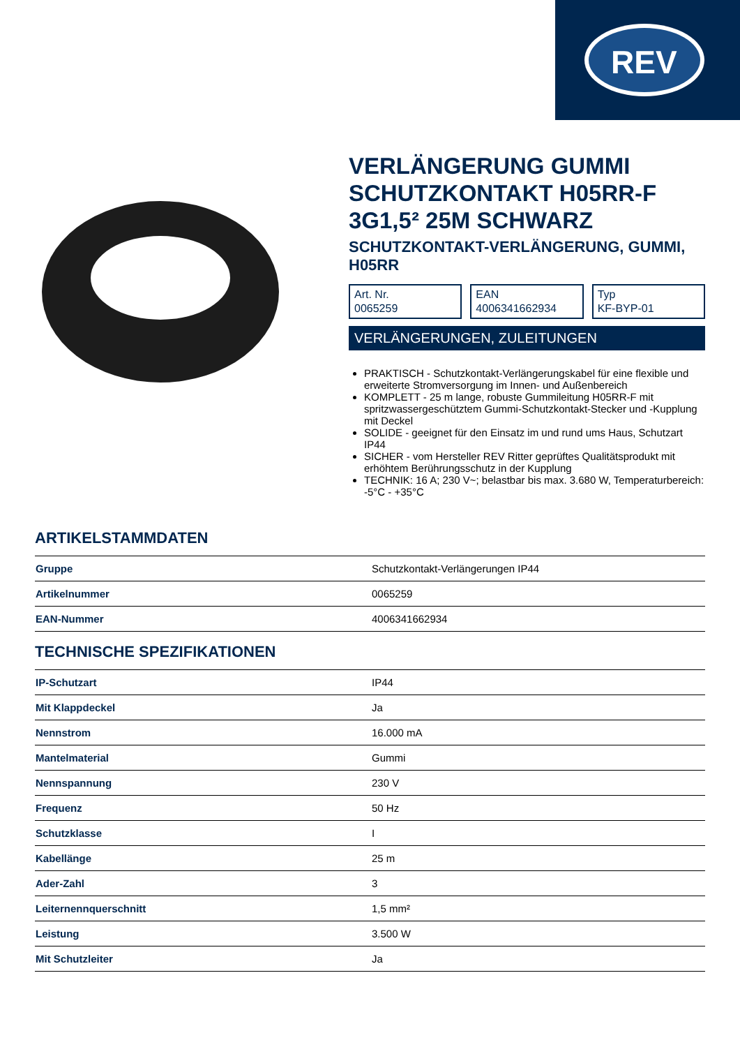REV
VERLÄNGERUNG GUMMI SCHUTZKONTAKT H05RR-F 3G1,5² 25M SCHWARZ
SCHUTZKONTAKT-VERLÄNGERUNG, GUMMI, H05RR
Art. Nr.
0065259
EAN
4006341662934
Typ
KF-BYP-01
VERLÄNGERUNGEN, ZULEITUNGEN
PRAKTISCH - Schutzkontakt-Verlängerungskabel für eine flexible und erweiterte Stromversorgung im Innen- und Außenbereich
KOMPLETT - 25 m lange, robuste Gummileitung H05RR-F mit spritzwassergeschütztem Gummi-Schutzkontakt-Stecker und -Kupplung mit Deckel
SOLIDE - geeignet für den Einsatz im und rund ums Haus, Schutzart IP44
SICHER - vom Hersteller REV Ritter geprüftes Qualitätsprodukt mit erhöhtem Berührungsschutz in der Kupplung
TECHNIK: 16 A; 230 V~; belastbar bis max. 3.680 W, Temperaturbereich: -5°C - +35°C
ARTIKELSTAMMDATEN
| Gruppe | Schutzkontakt-Verlängerungen IP44 |
| Artikelnummer | 0065259 |
| EAN-Nummer | 4006341662934 |
TECHNISCHE SPEZIFIKATIONEN
| IP-Schutzart | IP44 |
| Mit Klappdeckel | Ja |
| Nennstrom | 16.000 mA |
| Mantelmaterial | Gummi |
| Nennspannung | 230 V |
| Frequenz | 50 Hz |
| Schutzklasse | I |
| Kabellänge | 25 m |
| Ader-Zahl | 3 |
| Leiternennquerschnitt | 1,5 mm² |
| Leistung | 3.500 W |
| Mit Schutzleiter | Ja |